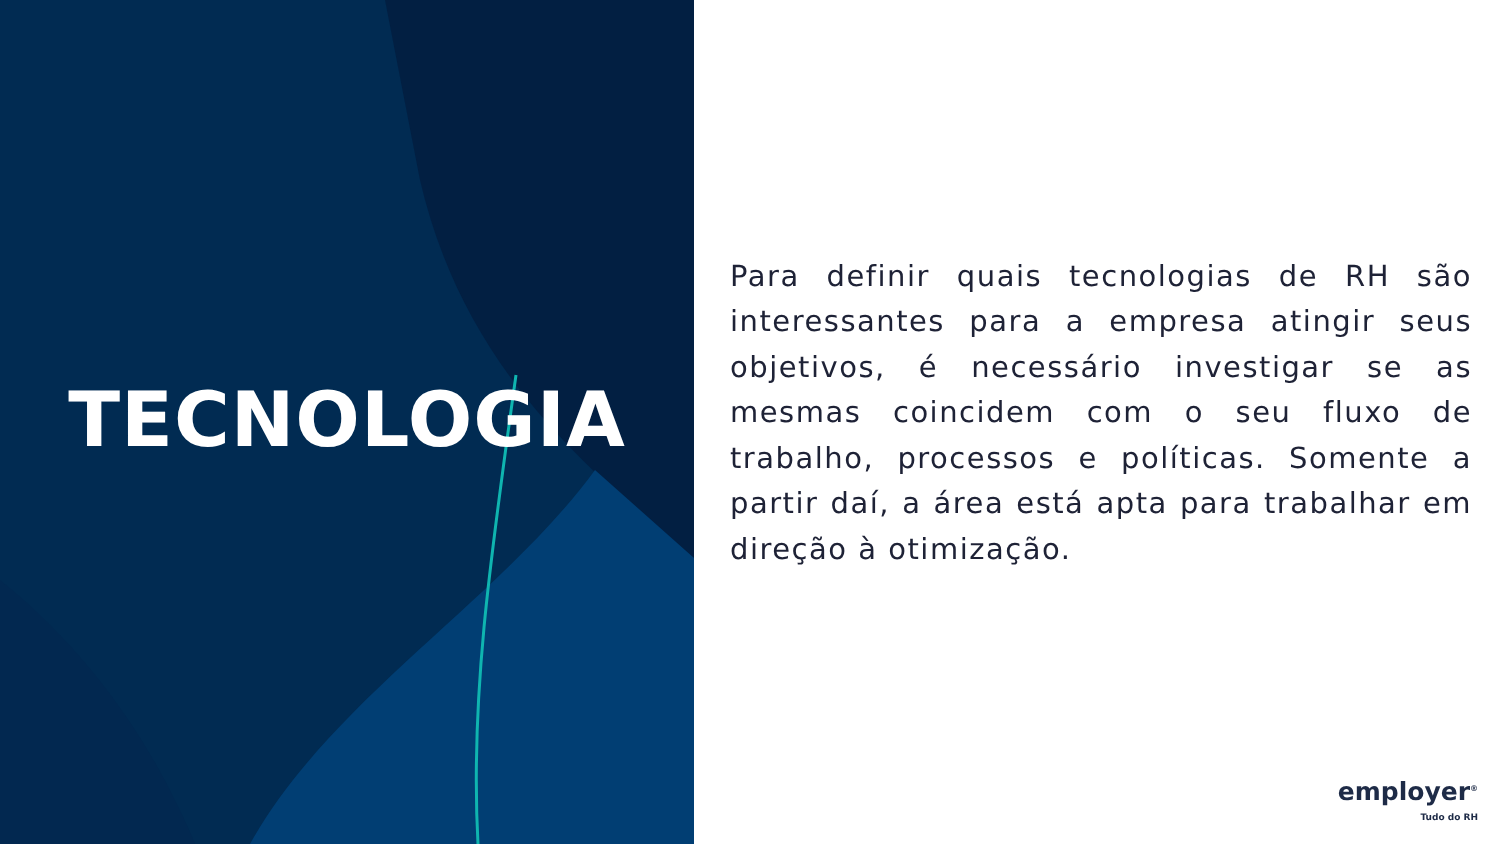TECNOLOGIA
Para definir quais tecnologias de RH são interessantes para a empresa atingir seus objetivos, é necessário investigar se as mesmas coincidem com o seu fluxo de trabalho, processos e políticas. Somente a partir daí, a área está apta para trabalhar em direção à otimização.
employer<sup>®</sup>
Tudo do RH